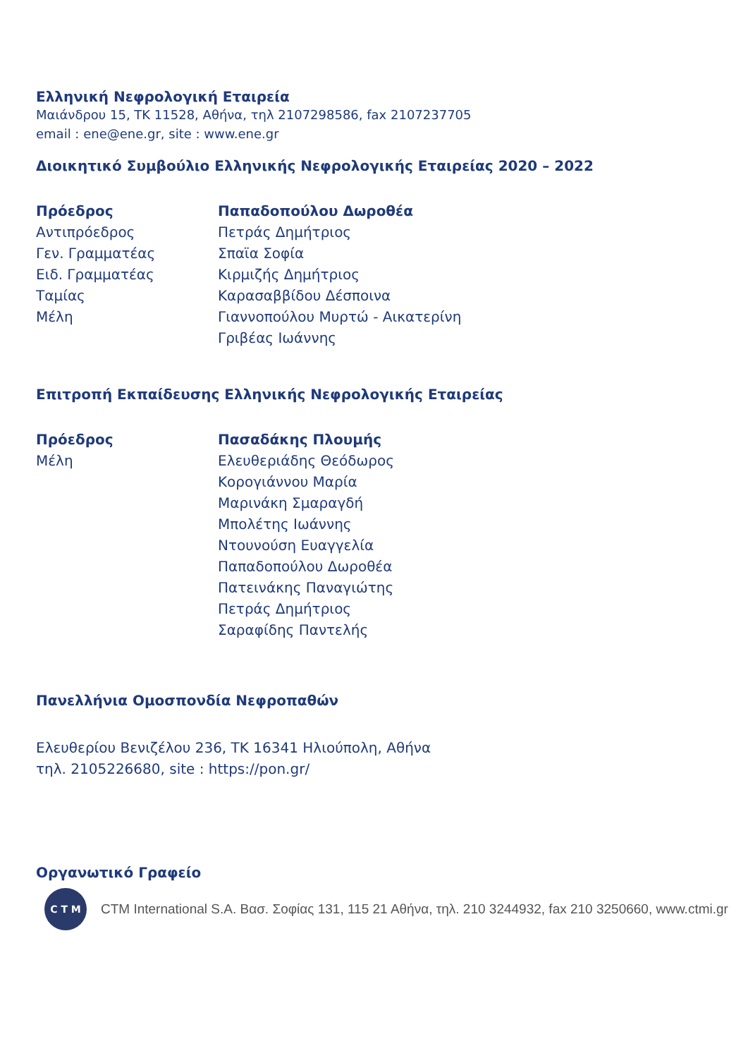Ελληνική Νεφρολογική Εταιρεία
Μαιάνδρου 15, ΤΚ 11528, Αθήνα, τηλ 2107298586, fax 2107237705
email : ene@ene.gr, site : www.ene.gr
Διοικητικό Συμβούλιο Ελληνικής Νεφρολογικής Εταιρείας 2020 – 2022
| Πρόεδρος | Παπαδοπούλου Δωροθέα |
| Αντιπρόεδρος | Πετράς Δημήτριος |
| Γεν. Γραμματέας | Σπαϊα Σοφία |
| Ειδ. Γραμματέας | Κιρμιζής Δημήτριος |
| Ταμίας | Καρασαββίδου Δέσποινα |
| Μέλη | Γιαννοπούλου Μυρτώ - Αικατερίνη |
| | Γριβέας Ιωάννης |
Επιτροπή Εκπαίδευσης Ελληνικής Νεφρολογικής Εταιρείας
| Πρόεδρος | Πασαδάκης Πλουμής |
| Μέλη | Ελευθεριάδης Θεόδωρος |
| | Κορογιάννου Μαρία |
| | Μαρινάκη Σμαραγδή |
| | Μπολέτης Ιωάννης |
| | Ντουνούση Ευαγγελία |
| | Παπαδοπούλου Δωροθέα |
| | Πατεινάκης Παναγιώτης |
| | Πετράς Δημήτριος |
| | Σαραφίδης Παντελής |
Πανελλήνια Ομοσπονδία Νεφροπαθών
Ελευθερίου Βενιζέλου 236, ΤΚ 16341 Ηλιούπολη, Αθήνα
τηλ. 2105226680, site : https://pon.gr/
Οργανωτικό Γραφείο
C T M
CTM International S.A. Βασ. Σοφίας 131, 115 21 Αθήνα, τηλ. 210 3244932, fax 210 3250660, www.ctmi.gr